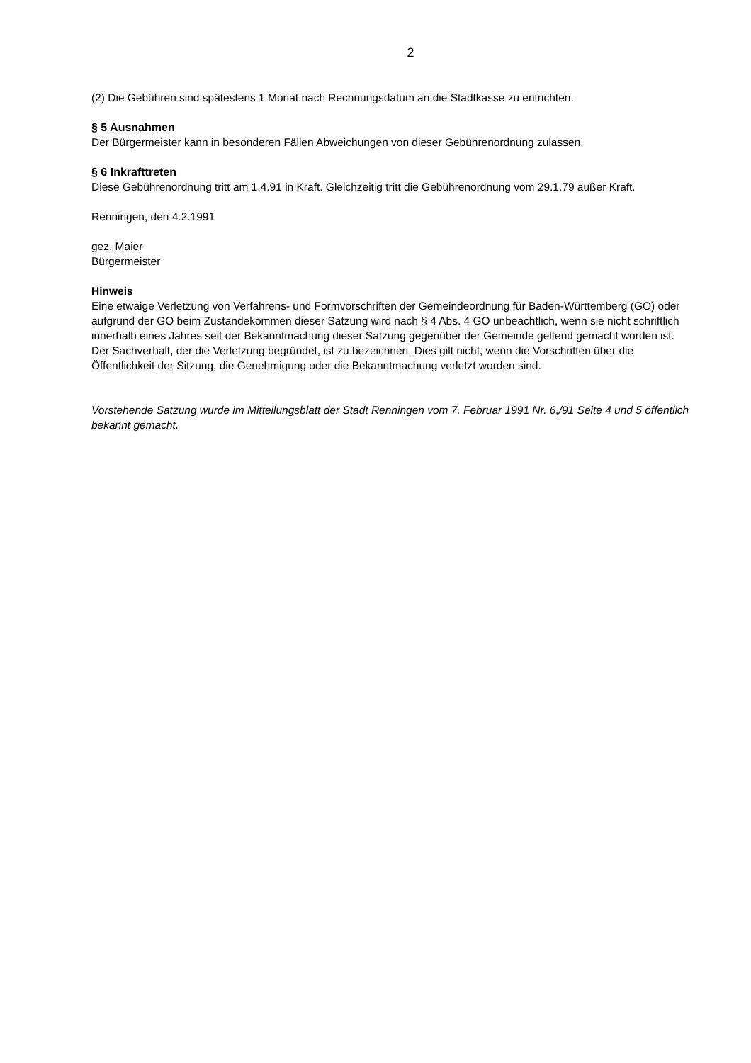2
(2) Die Gebühren sind spätestens 1 Monat nach Rechnungsdatum an die Stadtkasse zu entrichten.
§ 5 Ausnahmen
Der Bürgermeister kann in besonderen Fällen Abweichungen von dieser Gebührenordnung zulassen.
§ 6 Inkrafttreten
Diese Gebührenordnung tritt am 1.4.91 in Kraft. Gleichzeitig tritt die Gebührenordnung vom 29.1.79 außer Kraft.
Renningen, den 4.2.1991
gez. Maier
Bürgermeister
Hinweis
Eine etwaige Verletzung von Verfahrens- und Formvorschriften der Gemeindeordnung für Baden-Württemberg (GO) oder aufgrund der GO beim Zustandekommen dieser Satzung wird nach § 4 Abs. 4 GO unbeachtlich, wenn sie nicht schriftlich innerhalb eines Jahres seit der Bekanntmachung dieser Satzung gegenüber der Gemeinde geltend gemacht worden ist. Der Sachverhalt, der die Verletzung begründet, ist zu bezeichnen. Dies gilt nicht, wenn die Vorschriften über die Öffentlichkeit der Sitzung, die Genehmigung oder die Bekanntmachung verletzt worden sind.
Vorstehende Satzung wurde im Mitteilungsblatt der Stadt Renningen vom 7. Februar 1991 Nr. 6,/91 Seite 4 und 5 öffentlich bekannt gemacht.